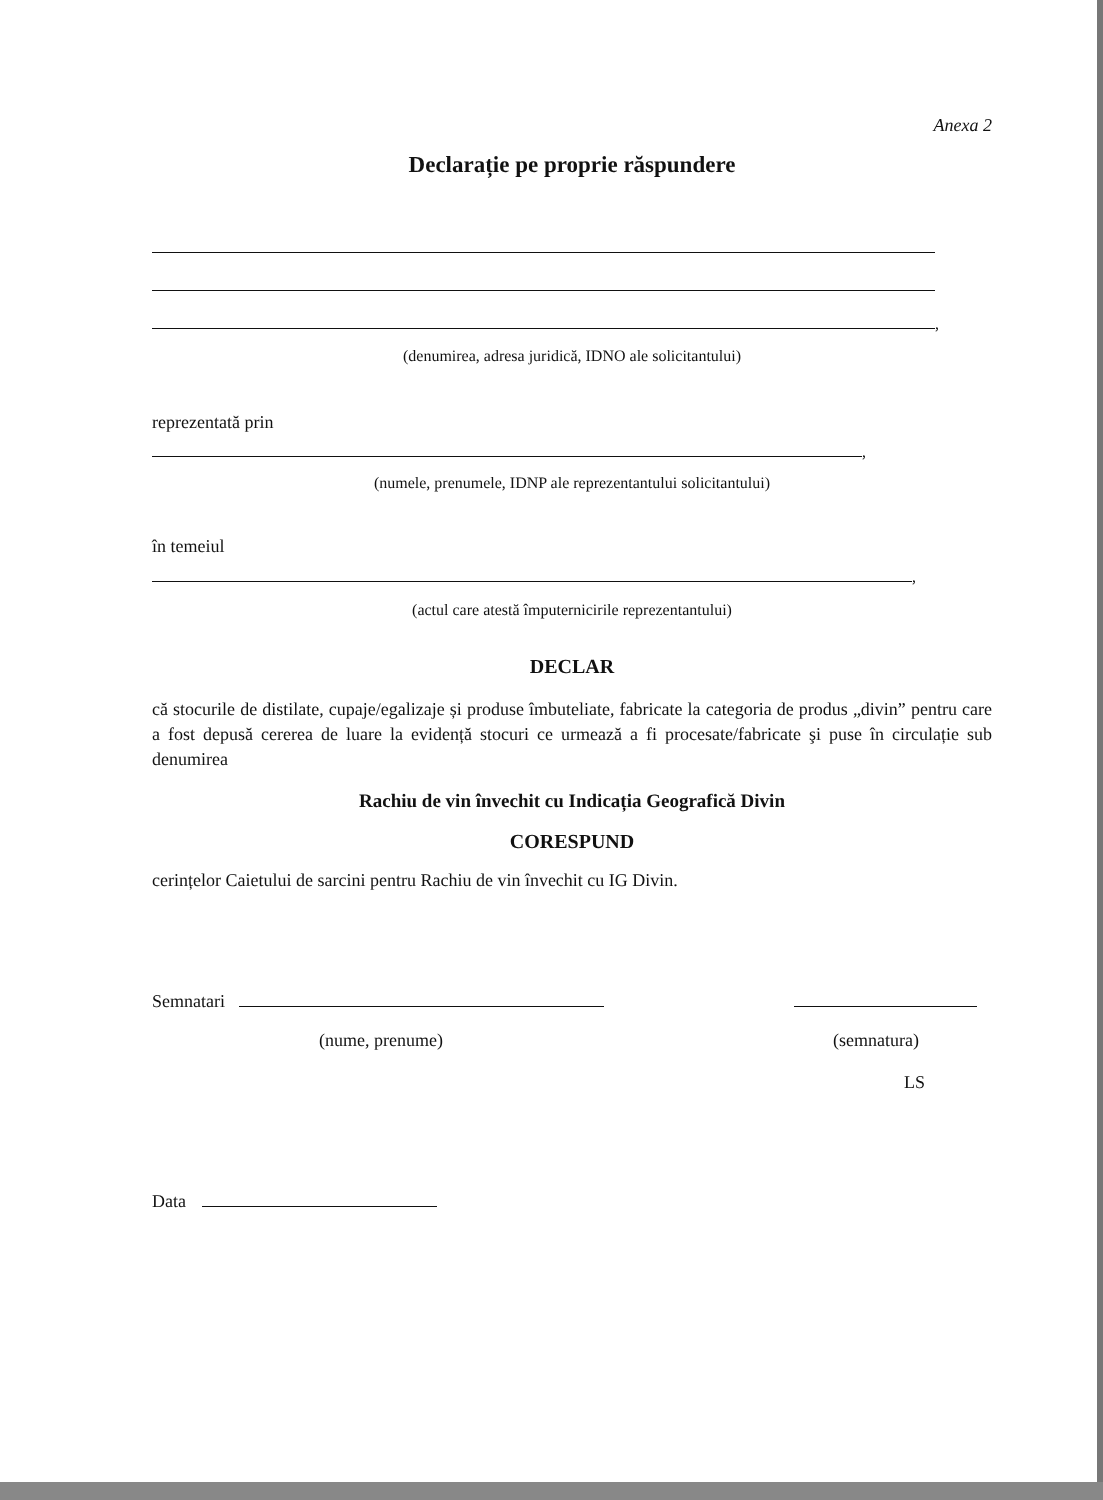Anexa 2
Declarație pe proprie răspundere
,
(denumirea, adresa juridică, IDNO ale solicitantului)
reprezentată prin
,
(numele, prenumele, IDNP ale reprezentantului solicitantului)
în temeiul
,
(actul care atestă împuternicirile reprezentantului)
DECLAR
că stocurile de distilate, cupaje/egalizaje și produse îmbuteliate, fabricate la categoria de produs „divin” pentru care a fost depusă cererea de luare la evidență stocuri ce urmează a fi procesate/fabricate şi puse în circulație sub denumirea
Rachiu de vin învechit cu Indicația Geografică Divin
CORESPUND
cerințelor Caietului de sarcini pentru Rachiu de vin învechit cu IG Divin.
Semnatari
(nume, prenume) (semnatura)
LS
Data